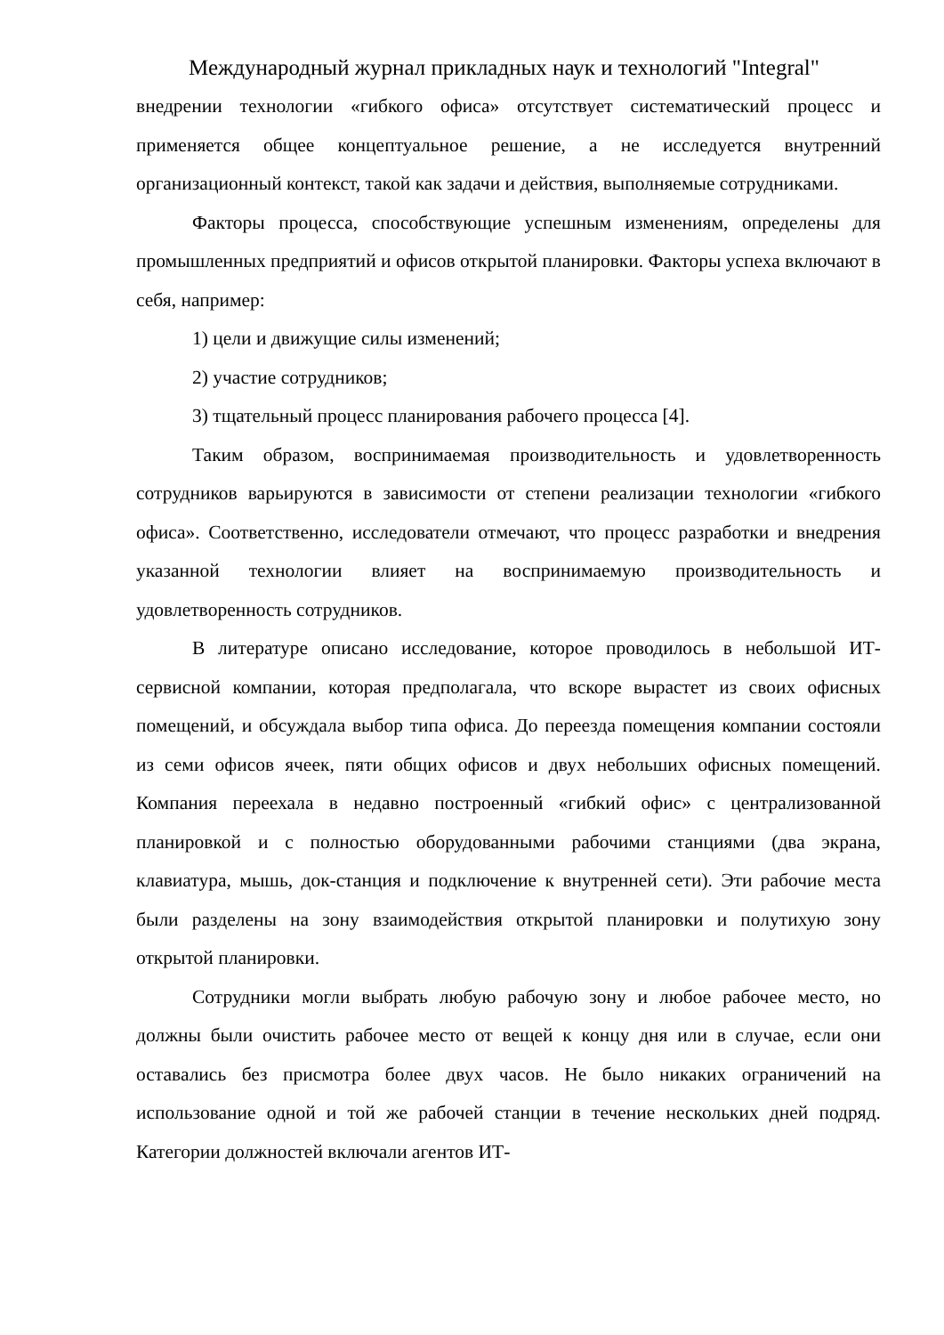Международный журнал прикладных наук и технологий "Integral"
внедрении технологии «гибкого офиса» отсутствует систематический процесс и применяется общее концептуальное решение, а не исследуется внутренний организационный контекст, такой как задачи и действия, выполняемые сотрудниками.
Факторы процесса, способствующие успешным изменениям, определены для промышленных предприятий и офисов открытой планировки. Факторы успеха включают в себя, например:
1) цели и движущие силы изменений;
2) участие сотрудников;
3) тщательный процесс планирования рабочего процесса [4].
Таким образом, воспринимаемая производительность и удовлетворенность сотрудников варьируются в зависимости от степени реализации технологии «гибкого офиса». Соответственно, исследователи отмечают, что процесс разработки и внедрения указанной технологии влияет на воспринимаемую производительность и удовлетворенность сотрудников.
В литературе описано исследование, которое проводилось в небольшой ИТ-сервисной компании, которая предполагала, что вскоре вырастет из своих офисных помещений, и обсуждала выбор типа офиса. До переезда помещения компании состояли из семи офисов ячеек, пяти общих офисов и двух небольших офисных помещений. Компания переехала в недавно построенный «гибкий офис» с централизованной планировкой и с полностью оборудованными рабочими станциями (два экрана, клавиатура, мышь, док-станция и подключение к внутренней сети). Эти рабочие места были разделены на зону взаимодействия открытой планировки и полутихую зону открытой планировки.
Сотрудники могли выбрать любую рабочую зону и любое рабочее место, но должны были очистить рабочее место от вещей к концу дня или в случае, если они оставались без присмотра более двух часов. Не было никаких ограничений на использование одной и той же рабочей станции в течение нескольких дней подряд. Категории должностей включали агентов ИТ-